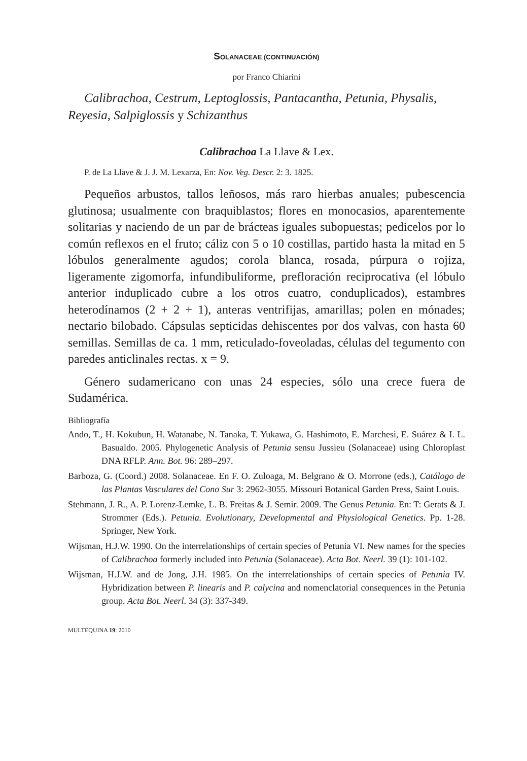SOLANACEAE (CONTINUACIÓN)
por Franco Chiarini
Calibrachoa, Cestrum, Leptoglossis, Pantacantha, Petunia, Physalis, Reyesia, Salpiglossis y Schizanthus
Calibrachoa La Llave & Lex.
P. de La Llave & J. J. M. Lexarza, En: Nov. Veg. Descr. 2: 3. 1825.
Pequeños arbustos, tallos leñosos, más raro hierbas anuales; pubescencia glutinosa; usualmente con braquiblastos; flores en monocasios, aparentemente solitarias y naciendo de un par de brácteas iguales subopuestas; pedicelos por lo común reflexos en el fruto; cáliz con 5 o 10 costillas, partido hasta la mitad en 5 lóbulos generalmente agudos; corola blanca, rosada, púrpura o rojiza, ligeramente zigomorfa, infundibuliforme, prefloración reciprocativa (el lóbulo anterior induplicado cubre a los otros cuatro, conduplicados), estambres heterodínamos (2 + 2 + 1), anteras ventrifijas, amarillas; polen en mónades; nectario bilobado. Cápsulas septicidas dehiscentes por dos valvas, con hasta 60 semillas. Semillas de ca. 1 mm, reticulado-foveoladas, células del tegumento con paredes anticlinales rectas. x = 9.
Género sudamericano con unas 24 especies, sólo una crece fuera de Sudamérica.
Bibliografía
Ando, T., H. Kokubun, H. Watanabe, N. Tanaka, T. Yukawa, G. Hashimoto, E. Marchesi, E. Suárez & I. L. Basualdo. 2005. Phylogenetic Analysis of Petunia sensu Jussieu (Solanaceae) using Chloroplast DNA RFLP. Ann. Bot. 96: 289–297.
Barboza, G. (Coord.) 2008. Solanaceae. En F. O. Zuloaga, M. Belgrano & O. Morrone (eds.), Catálogo de las Plantas Vasculares del Cono Sur 3: 2962-3055. Missouri Botanical Garden Press, Saint Louis.
Stehmann, J. R., A. P. Lorenz-Lemke, L. B. Freitas & J. Semir. 2009. The Genus Petunia. En: T: Gerats & J. Strommer (Eds.). Petunia. Evolutionary, Developmental and Physiological Genetics. Pp. 1-28. Springer, New York.
Wijsman, H.J.W. 1990. On the interrelationships of certain species of Petunia VI. New names for the species of Calibrachoa formerly included into Petunia (Solanaceae). Acta Bot. Neerl. 39 (1): 101-102.
Wijsman, H.J.W. and de Jong, J.H. 1985. On the interrelationships of certain species of Petunia IV. Hybridization between P. linearis and P. calycina and nomenclatorial consequences in the Petunia group. Acta Bot. Neerl. 34 (3): 337-349.
MULTEQUINA 19: 2010